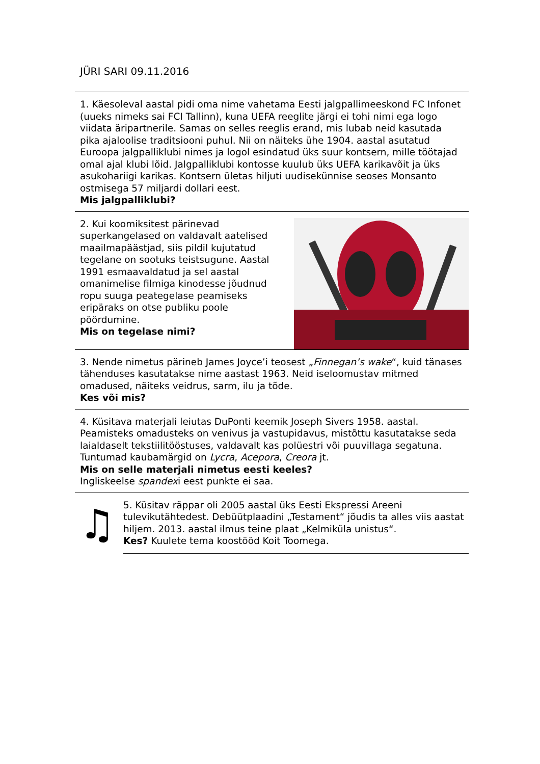JÜRI SARI 09.11.2016
1. Käesoleval aastal pidi oma nime vahetama Eesti jalgpallimeeskond FC Infonet (uueks nimeks sai FCI Tallinn), kuna UEFA reeglite järgi ei tohi nimi ega logo viidata äripartnerile. Samas on selles reeglis erand, mis lubab neid kasutada pika ajaloolise traditsiooni puhul. Nii on näiteks ühe 1904. aastal asutatud Euroopa jalgpalliklubi nimes ja logol esindatud üks suur kontsern, mille töötajad omal ajal klubi lõid. Jalgpalliklubi kontosse kuulub üks UEFA karikavõit ja üks asukohariigi karikas. Kontsern ületas hiljuti uudisekünnise seoses Monsanto ostmisega 57 miljardi dollari eest.
Mis jalgpalliklubi?
2. Kui koomiksitest pärinevad superkangelased on valdavalt aatelised maailmapäästjad, siis pildil kujutatud tegelane on sootuks teistsugune. Aastal 1991 esmaavaldatud ja sel aastal omanimelise filmiga kinodesse jõudnud ropu suuga peategelase peamiseks eripäraks on otse publiku poole pöördumine.
Mis on tegelase nimi?
3. Nende nimetus pärineb James Joyce’i teosest „Finnegan’s wake“, kuid tänases tähenduses kasutatakse nime aastast 1963. Neid iseloomustav mitmed omadused, näiteks veidrus, sarm, ilu ja tõde.
Kes või mis?
4. Küsitava materjali leiutas DuPonti keemik Joseph Sivers 1958. aastal. Peamisteks omadusteks on venivus ja vastupidavus, mistõttu kasutatakse seda laialdaselt tekstiilitööstuses, valdavalt kas polüestri või puuvillaga segatuna. Tuntumad kaubamärgid on Lycra, Acepora, Creora jt.
Mis on selle materjali nimetus eesti keeles?
Ingliskeelse spandexi eest punkte ei saa.
♫
5. Küsitav räppar oli 2005 aastal üks Eesti Ekspressi Areeni tulevikutähtedest. Debüütplaadini „Testament“ jõudis ta alles viis aastat hiljem. 2013. aastal ilmus teine plaat „Kelmiküla unistus“.
Kes? Kuulete tema koostööd Koit Toomega.